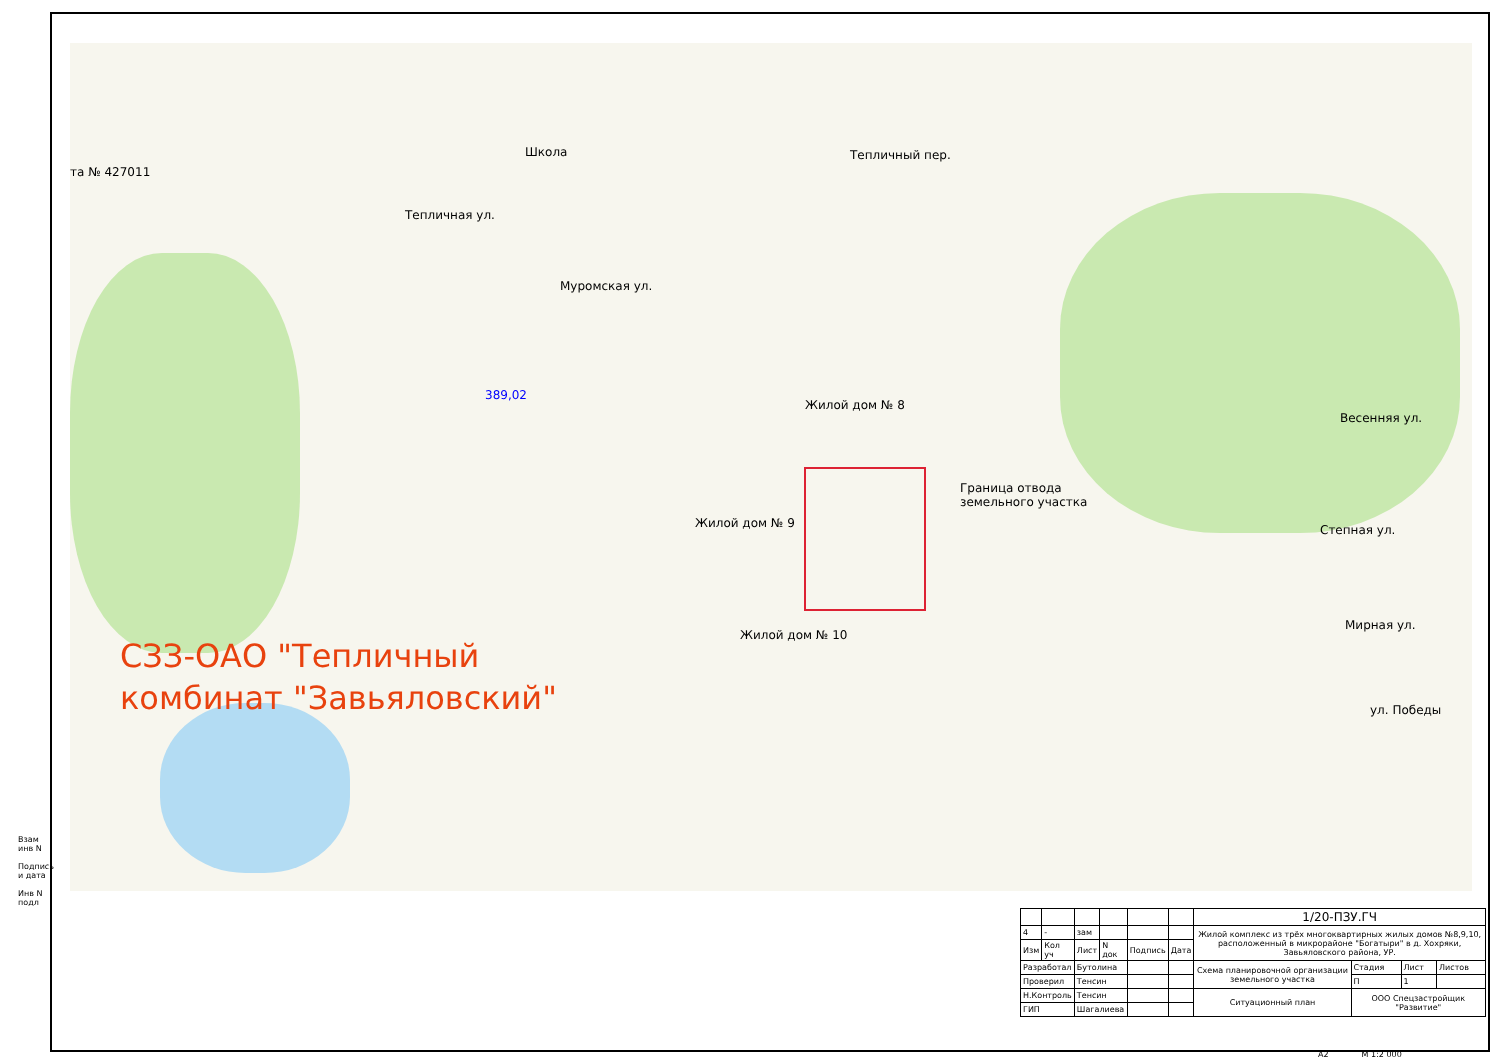та № 427011
Школа
Тепличная ул.
Тепличный пер.
Муромская ул.
Жилой дом № 8
Жилой дом № 9
Жилой дом № 10
Граница отвода
земельного участка
389,02
Весенняя ул.
Степная ул.
Мирная ул.
ул. Победы
СЗЗ-ОАО "Тепличный
комбинат "Завьяловский"
Взам инв N
Подпись и дата
Инв N подл
| | | | | | | 1/20-ПЗУ.ГЧ | | | |
| 4 | - | зам | | | | Жилой комплекс из трёх многоквартирных жилых домов №8,9,10, расположенный в микрорайоне "Богатыри" в д. Хохряки, Завьяловского района, УР. | | | |
| Изм | Кол уч | Лист | N док | Подпись | Дата | | | | |
| Разработал | | Бутолина | | | | Схема планировочной организации земельного участка | Стадия | Лист | Листов |
| Проверил | | Тенсин | | | | | П | 1 | |
| Н.Контроль | | Тенсин | | | | Ситуационный план | ООО Спецзастройщик "Развитие" | | |
| ГИП | | Шагалиева | | | | | | | |
A2 М 1:2 000